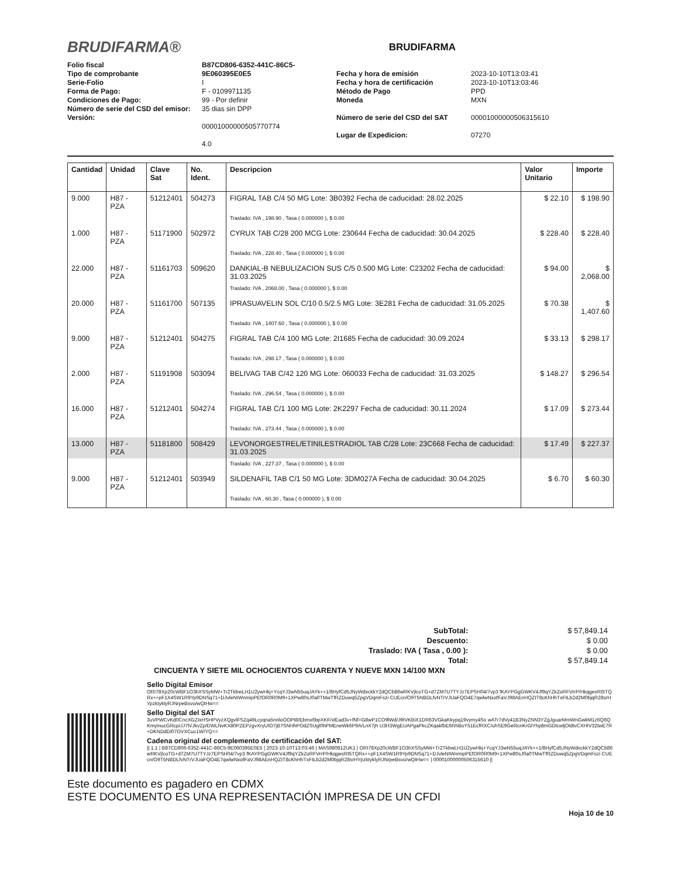BRUDIFARMA®
BRUDIFARMA
Folio fiscal
Tipo de comprobante
Serie-Folio
Forma de Pago:
Condiciones de Pago:
Número de serie del CSD del emisor:
Versión:
B87CD806-6352-441C-86C5-9E060395E0E5
I
F - 0109971135
99 - Por definir
35 dias sin DPP
00001000000505770774
4.0
Fecha y hora de emisión
Fecha y hora de certificación
Método de Pago
Moneda
Número de serie del CSD del SAT
Lugar de Expedicion:
2023-10-10T13:03:41
2023-10-10T13:03:46
PPD
MXN
00001000000506315610
07270
| Cantidad | Unidad | Clave Sat | No. Ident. | Descripcion | Valor Unitario | Importe |
| --- | --- | --- | --- | --- | --- | --- |
| 9.000 | H87 - PZA | 51212401 | 504273 | FIGRAL TAB C/4 50 MG Lote: 3B0392 Fecha de caducidad: 28.02.2025 | $ 22.10 | $ 198.90 |
| | | | | Traslado: IVA , 198.90 , Tasa ( 0.000000 ), $ 0.00 | | |
| 1.000 | H87 - PZA | 51171900 | 502972 | CYRUX TAB C/28 200 MCG Lote: 230644 Fecha de caducidad: 30.04.2025 | $ 228.40 | $ 228.40 |
| | | | | Traslado: IVA , 228.40 , Tasa ( 0.000000 ), $ 0.00 | | |
| 22.000 | H87 - PZA | 51161703 | 509620 | DANKIAL-B NEBULIZACION SUS C/5 0.500 MG Lote: C23202 Fecha de caducidad: 31.03.2025 | $ 94.00 | $ 2,068.00 |
| | | | | Traslado: IVA , 2068.00 , Tasa ( 0.000000 ), $ 0.00 | | |
| 20.000 | H87 - PZA | 51161700 | 507135 | IPRASUAVELIN SOL C/10 0.5/2.5 MG Lote: 3E281 Fecha de caducidad: 31.05.2025 | $ 70.38 | $ 1,407.60 |
| | | | | Traslado: IVA , 1407.60 , Tasa ( 0.000000 ), $ 0.00 | | |
| 9.000 | H87 - PZA | 51212401 | 504275 | FIGRAL TAB C/4 100 MG Lote: 2I1685 Fecha de caducidad: 30.09.2024 | $ 33.13 | $ 298.17 |
| | | | | Traslado: IVA , 298.17 , Tasa ( 0.000000 ), $ 0.00 | | |
| 2.000 | H87 - PZA | 51191908 | 503094 | BELIVAG TAB C/42 120 MG Lote: 060033 Fecha de caducidad: 31.03.2025 | $ 148.27 | $ 296.54 |
| | | | | Traslado: IVA , 296.54 , Tasa ( 0.000000 ), $ 0.00 | | |
| 16.000 | H87 - PZA | 51212401 | 504274 | FIGRAL TAB C/1 100 MG Lote: 2K2297 Fecha de caducidad: 30.11.2024 | $ 17.09 | $ 273.44 |
| | | | | Traslado: IVA , 273.44 , Tasa ( 0.000000 ), $ 0.00 | | |
| 13.000 | H87 - PZA | 51181800 | 508429 | LEVONORGESTREL/ETINILESTRADIOL TAB C/28 Lote: 23C668 Fecha de caducidad: 31.03.2025 | $ 17.49 | $ 227.37 |
| | | | | Traslado: IVA , 227.37 , Tasa ( 0.000000 ), $ 0.00 | | |
| 9.000 | H87 - PZA | 51212401 | 503949 | SILDENAFIL TAB C/1 50 MG Lote: 3DM027A Fecha de caducidad: 30.04.2025 | $ 6.70 | $ 60.30 |
| | | | | Traslado: IVA , 60.30 , Tasa ( 0.000000 ), $ 0.00 | | |
| SubTotal: | $ 57,849.14 |
| Descuento: | $ 0.00 |
| Traslado: IVA ( Tasa , 0.00 ): | $ 0.00 |
| Total: | $ 57,849.14 |
CINCUENTA Y SIETE MIL OCHOCIENTOS CUARENTA Y NUEVE MXN 14/100 MXN
Sello Digital Emisor
ORI78Xp20cWBF1O3hXSSyMW+Tr2TkbwLH1U2ywHkj+YcqYJ3wN55uqJAYk++1/8HyfCd5JNyWdxckkY2dQCb86wRKVjlcoTG+d7ZM7U7TYJz7EPSH04/7vp3 fKAYPGgGWKV4Jf9qYZkZoRFVrrP/HkqgesRt5TQRx++pF1X4SW1R9Yp9DNSq71+DJvleNIWnmipPEfOR0R0M9+1XPw80sJ0a0TMwTfRZDuwq5ZpgVDqmFszi CUEcn/O9T5NBDLfvNTrVJUaFQO4E7qwlwNxofFaVJ98AEnHQZIT8cKhHhTxFILb2d2M0bjqR28srHYpzktyklyRJNrpeBsvo/wQtHw==
Sello Digital del SAT
3uVPWCvKd0CncXGZIxHSHPVyzXQgvlFSZq49Lcyqna5nriloOOPt8/Ebmx6bpXKF/xlEad3v+fNf+G8wP1CO9lWd/J9tVKBiX1DR63VGkaKkypq19vymy4Ss wATr7dVy41B3NyZNN3YZgJguarMmWnGwkM1z6Q6QKmymucGRcpiJJ7lVJkvZp/DWLNvKX80PZEPzgvXryUIO7jB7SNHhPOdZSUgl0hPMEneWk6P9A/LnX7jh U3H3WgEUAPgaPkcZKqakfbE6RhBoY51EcfRXC/uhSE9GeRcnKrGlYhp8mGDlcwljOldtvCXHIV32twE7R+DKNDdDi07OVXCuc1W/YQ==
Cadena original del complemento de certificación del SAT:
|| 1.1 | B87CD806-6352-441C-86C5-9E060395E0E5 | 2023-10-10T13:03:46 | MAS980812UK1 | ORI78Xp20cWBF1O3hXSSyMW+Tr2TkbwLH1U2ywHkj+YcqYJ3wN55uqJAYk++1/8HyfCd5JNyWdxckkY2dQCb86wRKVjlcoTG+d7ZM7U7TYJz7EPSH04/7vp3 fKAYPGgGWKV4Jf9qYZkZoRFVrrP/HkqgesRt5TQRx++pF1X4SW1R9Yp9DNSq71+DJvleNIWnmipPEfOR0R0M9+1XPw80sJ0a0TMwTfRZDuwq5ZpgVDqmFszi CUEcn/O9T5NBDLfvNTrVJUaFQO4E7qwlwNxofFaVJ98AEnHQZIT8cKhHhTxFILb2d2M0bjqR28srHYpzktyklyRJNrpeBsvo/wQtHw== | 00001000000506315610 ||
Este documento es pagadero en CDMX
ESTE DOCUMENTO ES UNA REPRESENTACIÓN IMPRESA DE UN CFDI
Hoja 10 de 10